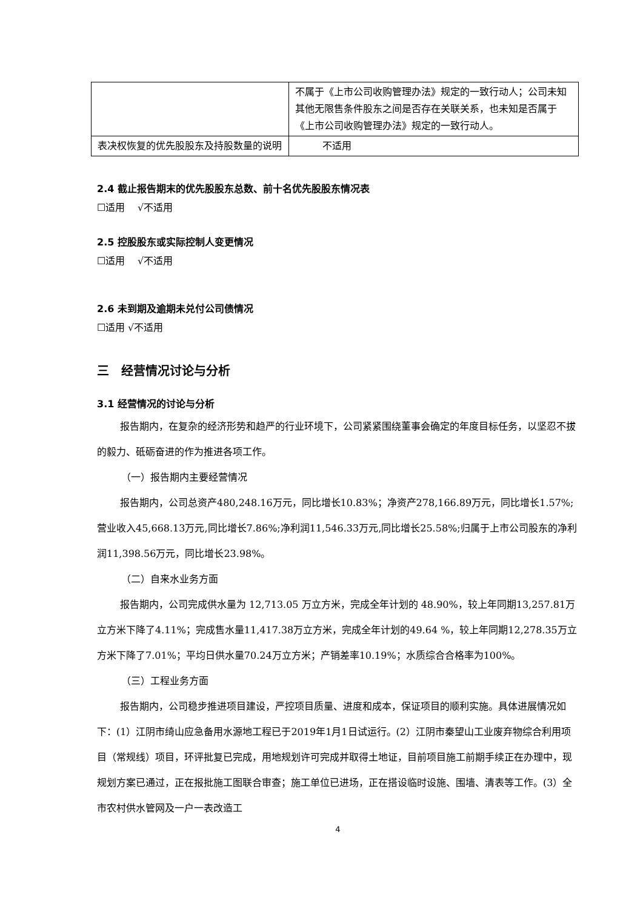| | 不属于《上市公司收购管理办法》规定的一致行动人；公司未知其他无限售条件股东之间是否存在关联关系，也未知是否属于《上市公司收购管理办法》规定的一致行动人。 |
| 表决权恢复的优先股股东及持股数量的说明 | 不适用 |
2.4 截止报告期末的优先股股东总数、前十名优先股股东情况表
☐适用　 √不适用
2.5 控股股东或实际控制人变更情况
☐适用　 √不适用
2.6 未到期及逾期未兑付公司债情况
☐适用 √不适用
三　经营情况讨论与分析
3.1 经营情况的讨论与分析
报告期内，在复杂的经济形势和趋严的行业环境下，公司紧紧围绕董事会确定的年度目标任务，以坚忍不拔的毅力、砥砺奋进的作为推进各项工作。
（一）报告期内主要经营情况
报告期内，公司总资产480,248.16万元，同比增长10.83%；净资产278,166.89万元，同比增长1.57%;营业收入45,668.13万元,同比增长7.86%;净利润11,546.33万元,同比增长25.58%;归属于上市公司股东的净利润11,398.56万元，同比增长23.98%。
（二）自来水业务方面
报告期内，公司完成供水量为 12,713.05 万立方米，完成全年计划的 48.90%，较上年同期13,257.81万立方米下降了4.11%；完成售水量11,417.38万立方米，完成全年计划的49.64 %，较上年同期12,278.35万立方米下降了7.01%；平均日供水量70.24万立方米；产销差率10.19%；水质综合合格率为100%。
（三）工程业务方面
报告期内，公司稳步推进项目建设，严控项目质量、进度和成本，保证项目的顺利实施。具体进展情况如下：(1）江阴市绮山应急备用水源地工程已于2019年1月1日试运行。(2）江阴市秦望山工业废弃物综合利用项目（常规线）项目，环评批复已完成，用地规划许可完成并取得土地证，目前项目施工前期手续正在办理中，现规划方案已通过，正在报批施工图联合审查；施工单位已进场，正在搭设临时设施、围墙、清表等工作。(3）全市农村供水管网及一户一表改造工
4